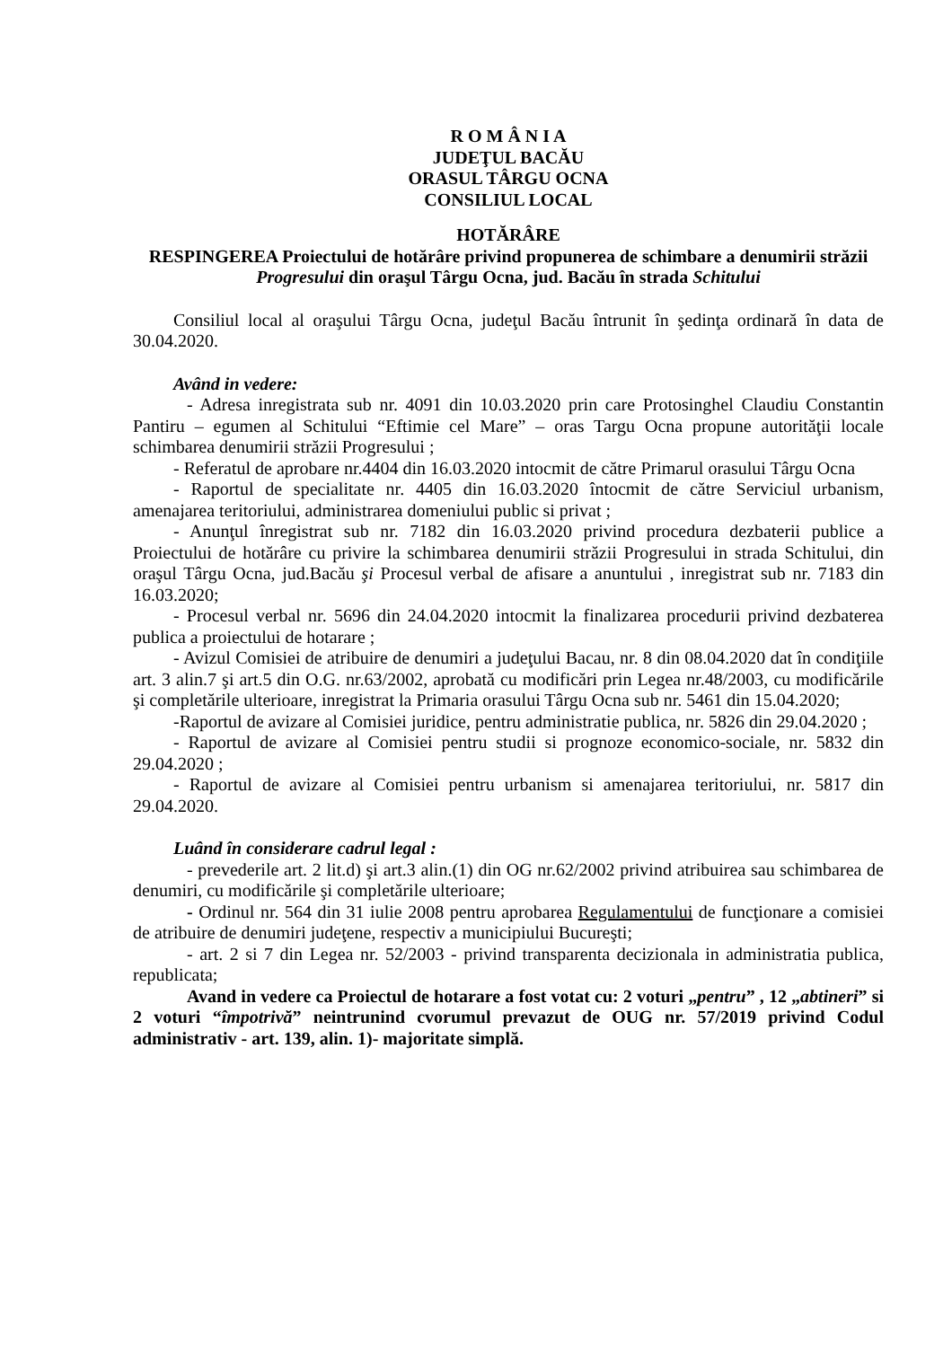R O M Â N I A
JUDEŢUL BACĂU
ORASUL TÂRGU OCNA
CONSILIUL LOCAL
HOTĂRÂRE
RESPINGEREA Proiectului de hotărâre privind propunerea de schimbare a denumirii străzii Progresului din oraşul Târgu Ocna, jud. Bacău în strada Schitului
Consiliul local al oraşului Târgu Ocna, judeţul Bacău întrunit în şedinţa ordinară în data de 30.04.2020.
Având in vedere:
- Adresa inregistrata sub nr. 4091 din 10.03.2020 prin care Protosinghel Claudiu Constantin Pantiru – egumen al Schitului “Eftimie cel Mare” – oras Targu Ocna propune autorităţii locale schimbarea denumirii străzii Progresului ;
- Referatul de aprobare nr.4404 din 16.03.2020 intocmit de către Primarul orasului Târgu Ocna
- Raportul de specialitate nr. 4405 din 16.03.2020 întocmit de către Serviciul urbanism, amenajarea teritoriului, administrarea domeniului public si privat ;
- Anunţul înregistrat sub nr. 7182 din 16.03.2020 privind procedura dezbaterii publice a Proiectului de hotărâre cu privire la schimbarea denumirii străzii Progresului in strada Schitului, din oraşul Târgu Ocna, jud.Bacău şi Procesul verbal de afisare a anuntului , inregistrat sub nr. 7183 din 16.03.2020;
- Procesul verbal nr. 5696 din 24.04.2020 intocmit la finalizarea procedurii privind dezbaterea publica a proiectului de hotarare ;
- Avizul Comisiei de atribuire de denumiri a judeţului Bacau, nr. 8 din 08.04.2020 dat în condiţiile art. 3 alin.7 şi art.5 din O.G. nr.63/2002, aprobată cu modificări prin Legea nr.48/2003, cu modificările şi completările ulterioare, inregistrat la Primaria orasului Târgu Ocna sub nr. 5461 din 15.04.2020;
-Raportul de avizare al Comisiei juridice, pentru administratie publica, nr. 5826 din 29.04.2020 ;
- Raportul de avizare al Comisiei pentru studii si prognoze economico-sociale, nr. 5832 din 29.04.2020 ;
- Raportul de avizare al Comisiei pentru urbanism si amenajarea teritoriului, nr. 5817 din 29.04.2020.
Luând în considerare cadrul legal :
- prevederile art. 2 lit.d) şi art.3 alin.(1) din OG nr.62/2002 privind atribuirea sau schimbarea de denumiri, cu modificările şi completările ulterioare;
- Ordinul nr. 564 din 31 iulie 2008 pentru aprobarea Regulamentului de funcţionare a comisiei de atribuire de denumiri judeţene, respectiv a municipiului Bucureşti;
- art. 2 si 7 din Legea nr. 52/2003 - privind transparenta decizionala in administratia publica, republicata;
Avand in vedere ca Proiectul de hotarare a fost votat cu: 2 voturi „pentru” , 12 „abtineri” si 2 voturi “împotrivă” neintrunind cvorumul prevazut de OUG nr. 57/2019 privind Codul administrativ - art. 139, alin. 1)- majoritate simplă.